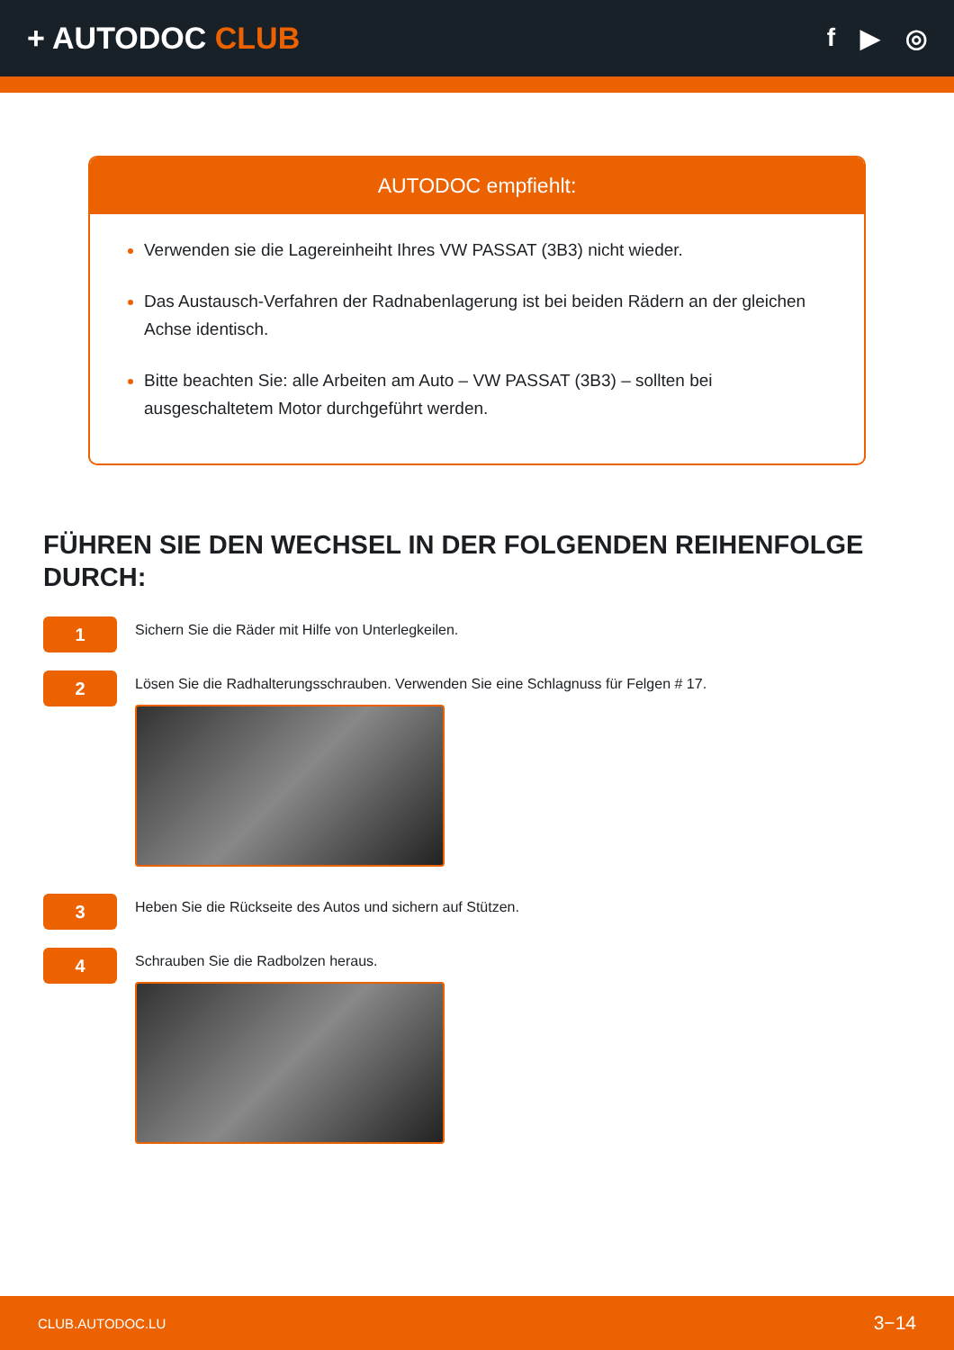+ AUTODOC CLUB
f ▶ ◎
AUTODOC empfiehlt:
Verwenden sie die Lagereinheiht Ihres VW PASSAT (3B3) nicht wieder.
Das Austausch-Verfahren der Radnabenlagerung ist bei beiden Rädern an der gleichen Achse identisch.
Bitte beachten Sie: alle Arbeiten am Auto – VW PASSAT (3B3) – sollten bei ausgeschaltetem Motor durchgeführt werden.
FÜHREN SIE DEN WECHSEL IN DER FOLGENDEN REIHENFOLGE DURCH:
1
Sichern Sie die Räder mit Hilfe von Unterlegkeilen.
2
Lösen Sie die Radhalterungsschrauben. Verwenden Sie eine Schlagnuss für Felgen # 17.
3
Heben Sie die Rückseite des Autos und sichern auf Stützen.
4
Schrauben Sie die Radbolzen heraus.
CLUB.AUTODOC.LU 3−14